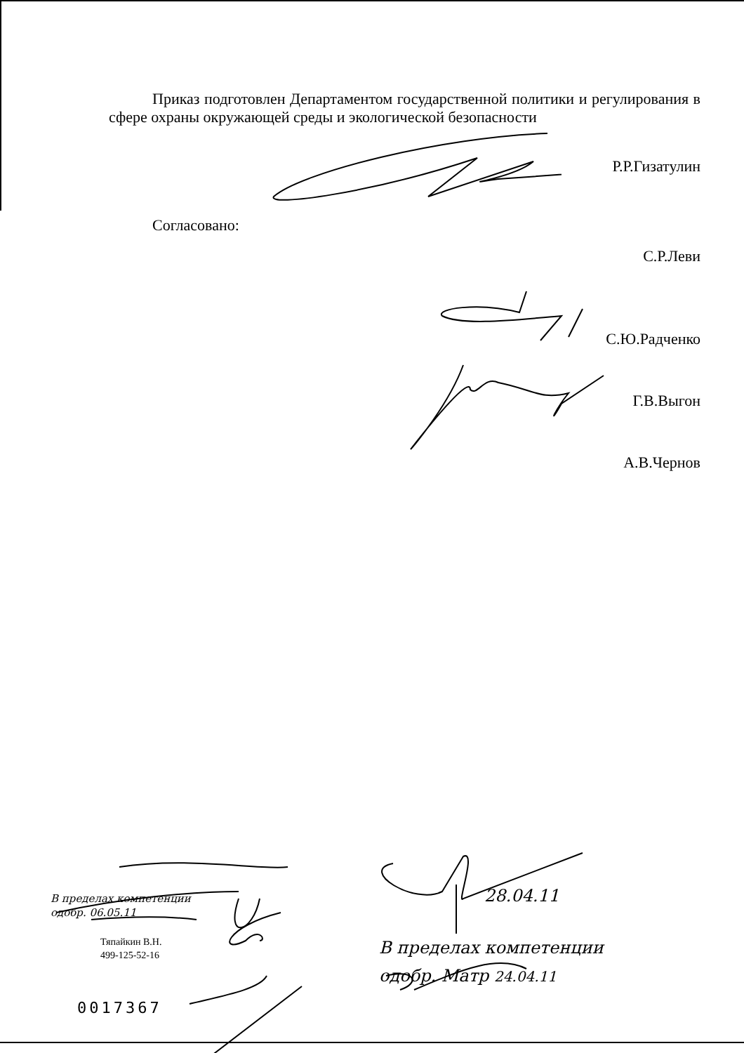Приказ подготовлен Департаментом государственной политики и регулирования в сфере охраны окружающей среды и экологической безопасности
Р.Р.Гизатулин
Согласовано:
С.Р.Леви
С.Ю.Радченко
Г.В.Выгон
А.В.Чернов
Тяпайкин В.Н.
499-125-52-16
0017367
28.04.11
В пределах компетенции
одобр. Матр 24.04.11
В пределах компетенции
одобр. 06.05.11